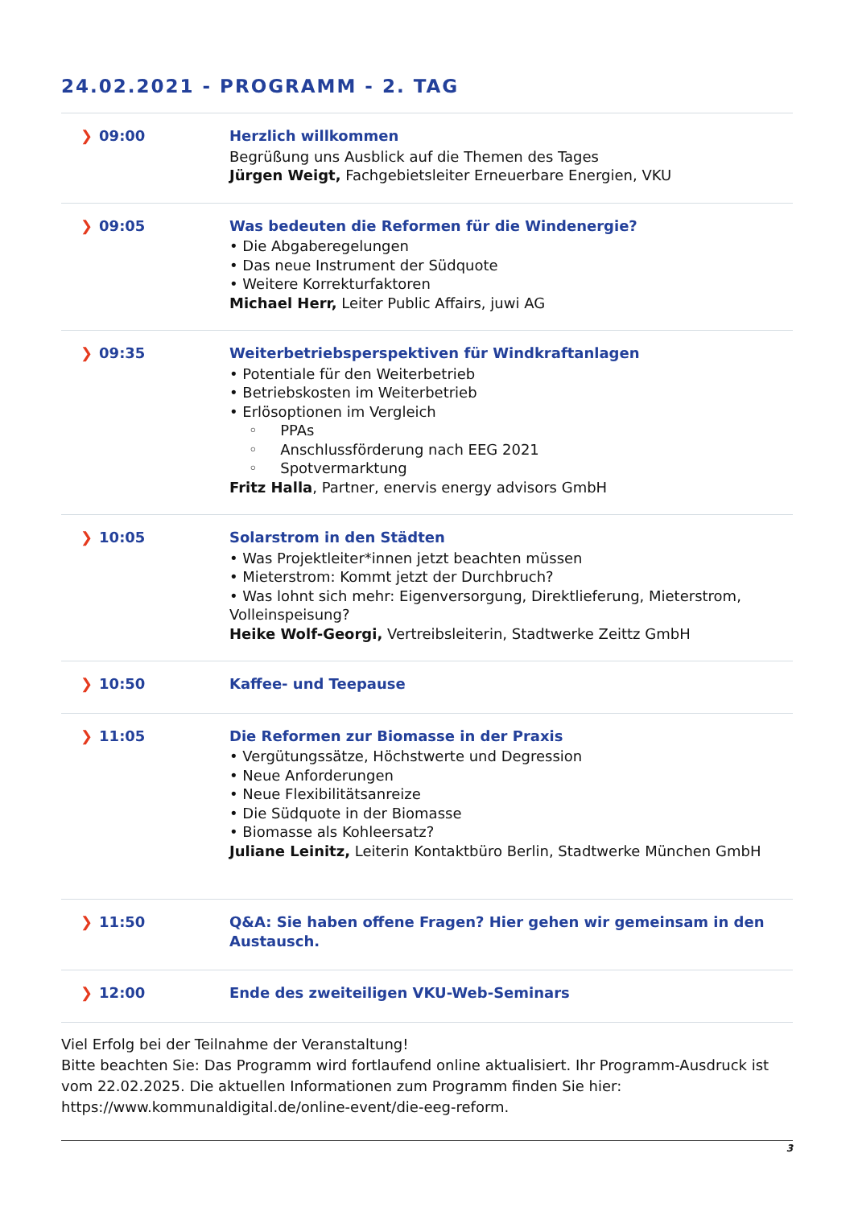24.02.2021 - PROGRAMM - 2. TAG
| ❯ 09:00 | Herzlich willkommen Begrüßung uns Ausblick auf die Themen des Tages Jürgen Weigt, Fachgebietsleiter Erneuerbare Energien, VKU |
| ❯ 09:05 | Was bedeuten die Reformen für die Windenergie? • Die Abgaberegelungen • Das neue Instrument der Südquote • Weitere Korrekturfaktoren Michael Herr, Leiter Public Affairs, juwi AG |
| ❯ 09:35 | Weiterbetriebsperspektiven für Windkraftanlagen • Potentiale für den Weiterbetrieb • Betriebskosten im Weiterbetrieb • Erlösoptionen im Vergleich ◦ PPAs ◦ Anschlussförderung nach EEG 2021 ◦ Spotvermarktung Fritz Halla , Partner, enervis energy advisors GmbH |
| ❯ 10:05 | Solarstrom in den Städten • Was Projektleiter*innen jetzt beachten müssen • Mieterstrom: Kommt jetzt der Durchbruch? • Was lohnt sich mehr: Eigenversorgung, Direktlieferung, Mieterstrom, Volleinspeisung? Heike Wolf-Georgi, Vertreibsleiterin, Stadtwerke Zeittz GmbH |
| ❯ 10:50 | Kaffee- und Teepause |
| ❯ 11:05 | Die Reformen zur Biomasse in der Praxis • Vergütungssätze, Höchstwerte und Degression • Neue Anforderungen • Neue Flexibilitätsanreize • Die Südquote in der Biomasse • Biomasse als Kohleersatz? Juliane Leinitz, Leiterin Kontaktbüro Berlin, Stadtwerke München GmbH |
| ❯ 11:50 | Q&A: Sie haben offene Fragen? Hier gehen wir gemeinsam in den Austausch. |
| ❯ 12:00 | Ende des zweiteiligen VKU-Web-Seminars |
Viel Erfolg bei der Teilnahme der Veranstaltung!
Bitte beachten Sie: Das Programm wird fortlaufend online aktualisiert. Ihr Programm-Ausdruck ist vom 22.02.2025. Die aktuellen Informationen zum Programm finden Sie hier: https://www.kommunaldigital.de/online-event/die-eeg-reform.
3